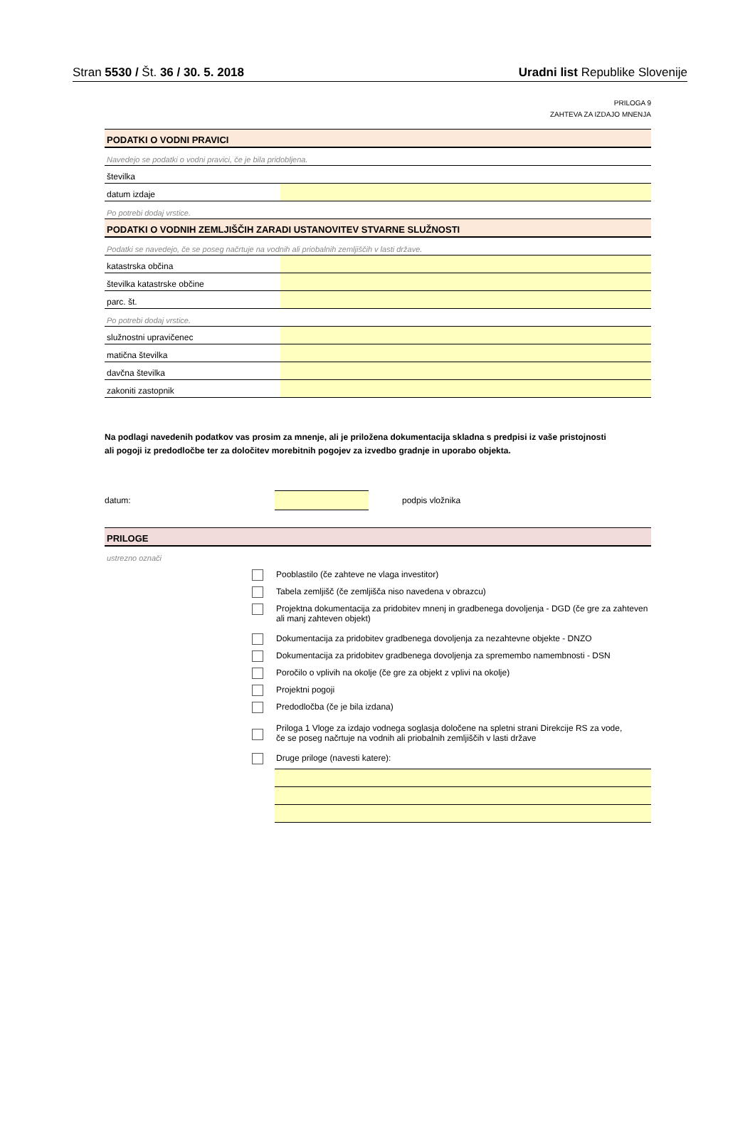Stran 5530 / Št. 36 / 30. 5. 2018 Uradni list Republike Slovenije
PRILOGA 9
ZAHTEVA ZA IZDAJO MNENJA
| PODATKI O VODNI PRAVICI | |
| Navedejo se podatki o vodni pravici, če je bila pridobljena. | |
| številka | |
| datum izdaje | |
| Po potrebi dodaj vrstice. | |
| PODATKI O VODNIH ZEMLJIŠČIH ZARADI USTANOVITEV STVARNE SLUŽNOSTI | |
| Podatki se navedejo, če se poseg načrtuje na vodnih ali priobalnih zemljiščih v lasti države. | |
| katastrska občina | |
| številka katastrske občine | |
| parc. št. | |
| Po potrebi dodaj vrstice. | |
| služnostni upravičenec | |
| matična številka | |
| davčna številka | |
| zakoniti zastopnik | |
Na podlagi navedenih podatkov vas prosim za mnenje, ali je priložena dokumentacija skladna s predpisi iz vaše pristojnosti
ali pogoji iz predodločbe ter za določitev morebitnih pogojev za izvedbo gradnje in uporabo objekta.
datum: podpis vložnika
| PRILOGE |
| ustrezno označi |
Pooblastilo (če zahteve ne vlaga investitor)
Tabela zemljišč (če zemljišča niso navedena v obrazcu)
Projektna dokumentacija za pridobitev mnenj in gradbenega dovoljenja - DGD (če gre za zahteven
ali manj zahteven objekt)
Dokumentacija za pridobitev gradbenega dovoljenja za nezahtevne objekte - DNZO
Dokumentacija za pridobitev gradbenega dovoljenja za spremembo namembnosti - DSN
Poročilo o vplivih na okolje (če gre za objekt z vplivi na okolje)
Projektni pogoji
Predodločba (če je bila izdana)
Priloga 1 Vloge za izdajo vodnega soglasja določene na spletni strani Direkcije RS za vode,
če se poseg načrtuje na vodnih ali priobalnih zemljiščih v lasti države
Druge priloge (navesti katere):